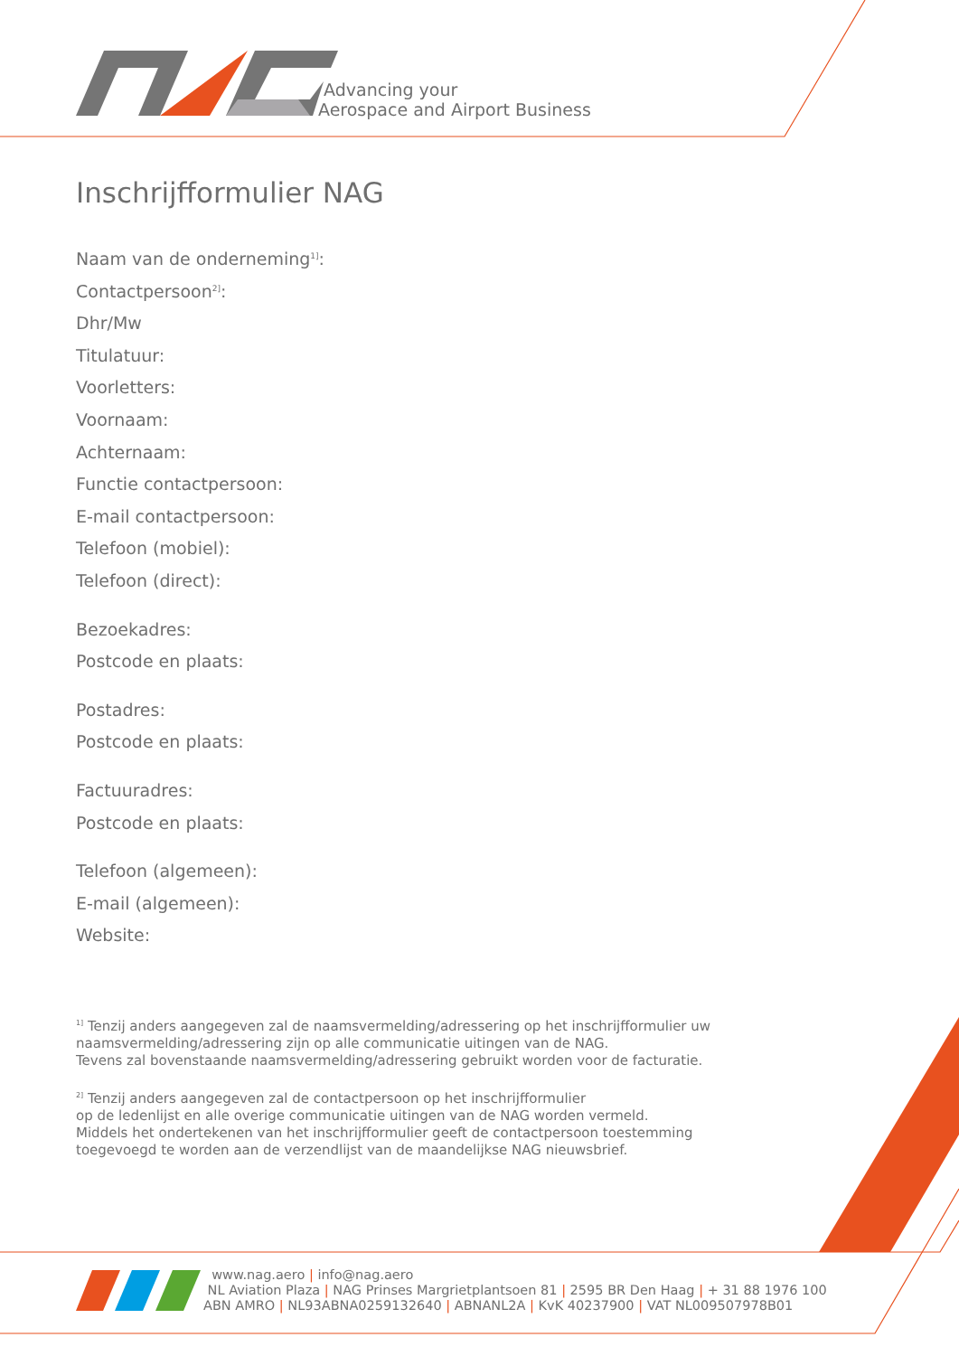Advancing your
Aerospace and Airport Business
Inschrijfformulier NAG
Naam van de onderneming<sup>1]</sup>:
Contactpersoon<sup>2]</sup>:
Dhr/Mw
Titulatuur:
Voorletters:
Voornaam:
Achternaam:
Functie contactpersoon:
E-mail contactpersoon:
Telefoon (mobiel):
Telefoon (direct):
Bezoekadres:
Postcode en plaats:
Postadres:
Postcode en plaats:
Factuuradres:
Postcode en plaats:
Telefoon (algemeen):
E-mail (algemeen):
Website:
<sup>1]</sup> Tenzij anders aangegeven zal de naamsvermelding/adressering op het inschrijfformulier uw
naamsvermelding/adressering zijn op alle communicatie uitingen van de NAG.
Tevens zal bovenstaande naamsvermelding/adressering gebruikt worden voor de facturatie.
<sup>2]</sup> Tenzij anders aangegeven zal de contactpersoon op het inschrijfformulier
op de ledenlijst en alle overige communicatie uitingen van de NAG worden vermeld.
Middels het ondertekenen van het inschrijfformulier geeft de contactpersoon toestemming
toegevoegd te worden aan de verzendlijst van de maandelijkse NAG nieuwsbrief.
www.nag.aero | info@nag.aero
NL Aviation Plaza | NAG Prinses Margrietplantsoen 81 | 2595 BR Den Haag | + 31 88 1976 100
ABN AMRO | NL93ABNA0259132640 | ABNANL2A | KvK 40237900 | VAT NL009507978B01